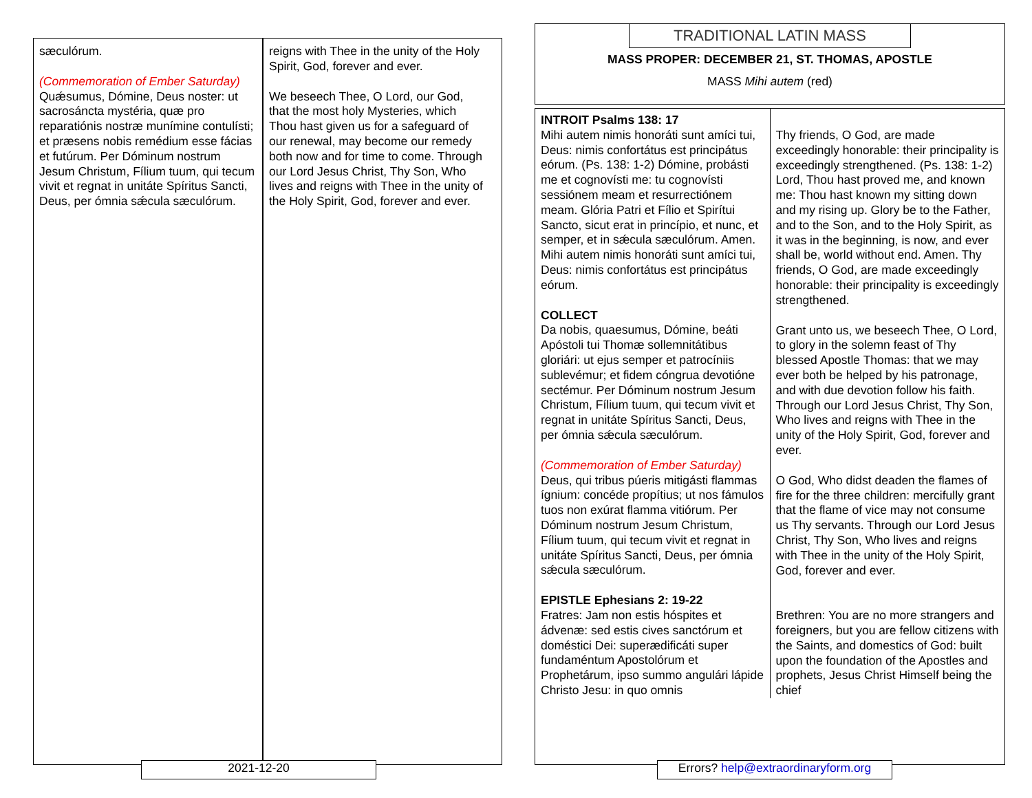sæculórum.
(Commemoration of Ember Saturday)
Quǽsumus, Dómine, Deus noster: ut sacrosáncta mystéria, quæ pro reparatiónis nostræ munímine contulísti; et præsens nobis remédium esse fácias et futúrum. Per Dóminum nostrum Jesum Christum, Fílium tuum, qui tecum vivit et regnat in unitáte Spíritus Sancti, Deus, per ómnia sǽcula sæculórum.
reigns with Thee in the unity of the Holy Spirit, God, forever and ever.
We beseech Thee, O Lord, our God, that the most holy Mysteries, which Thou hast given us for a safeguard of our renewal, may become our remedy both now and for time to come. Through our Lord Jesus Christ, Thy Son, Who lives and reigns with Thee in the unity of the Holy Spirit, God, forever and ever.
2021-12-20
TRADITIONAL LATIN MASS
MASS PROPER: DECEMBER 21, ST. THOMAS, APOSTLE
MASS Mihi autem (red)
| INTROIT Psalms 138: 17 Mihi autem nimis honoráti sunt amíci tui, Deus: nimis confortátus est principátus eórum. (Ps. 138: 1-2) Dómine, probásti me et cognovísti me: tu cognovísti sessiónem meam et resurrectiónem meam. Glória Patri et Fílio et Spirítui Sancto, sicut erat in princípio, et nunc, et semper, et in sǽcula sæculórum. Amen. Mihi autem nimis honoráti sunt amíci tui, Deus: nimis confortátus est principátus eórum. | Thy friends, O God, are made exceedingly honorable: their principality is exceedingly strengthened. (Ps. 138: 1-2) Lord, Thou hast proved me, and known me: Thou hast known my sitting down and my rising up. Glory be to the Father, and to the Son, and to the Holy Spirit, as it was in the beginning, is now, and ever shall be, world without end. Amen. Thy friends, O God, are made exceedingly honorable: their principality is exceedingly strengthened. |
| COLLECT Da nobis, quaesumus, Dómine, beáti Apóstoli tui Thomæ sollemnitátibus gloriári: ut ejus semper et patrocíniis sublevémur; et fidem cóngrua devotióne sectémur. Per Dóminum nostrum Jesum Christum, Fílium tuum, qui tecum vivit et regnat in unitáte Spíritus Sancti, Deus, per ómnia sǽcula sæculórum. | Grant unto us, we beseech Thee, O Lord, to glory in the solemn feast of Thy blessed Apostle Thomas: that we may ever both be helped by his patronage, and with due devotion follow his faith. Through our Lord Jesus Christ, Thy Son, Who lives and reigns with Thee in the unity of the Holy Spirit, God, forever and ever. |
| (Commemoration of Ember Saturday) Deus, qui tribus púeris mitigásti flammas ígnium: concéde propítius; ut nos fámulos tuos non exúrat flamma vitiórum. Per Dóminum nostrum Jesum Christum, Fílium tuum, qui tecum vivit et regnat in unitáte Spíritus Sancti, Deus, per ómnia sǽcula sæculórum. | O God, Who didst deaden the flames of fire for the three children: mercifully grant that the flame of vice may not consume us Thy servants. Through our Lord Jesus Christ, Thy Son, Who lives and reigns with Thee in the unity of the Holy Spirit, God, forever and ever. |
| EPISTLE Ephesians 2: 19-22 Fratres: Jam non estis hóspites et ádvenæ: sed estis cives sanctórum et doméstici Dei: superædificáti super fundaméntum Apostolórum et Prophetárum, ipso summo angulári lápide Christo Jesu: in quo omnis | Brethren: You are no more strangers and foreigners, but you are fellow citizens with the Saints, and domestics of God: built upon the foundation of the Apostles and prophets, Jesus Christ Himself being the chief |
Errors? help@extraordinaryform.org